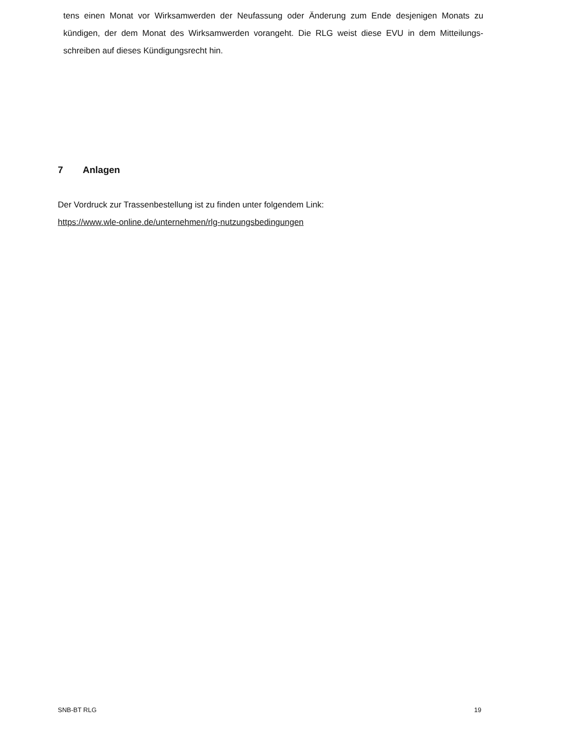tens einen Monat vor Wirksamwerden der Neufassung oder Änderung zum Ende desjenigen Monats zu kündigen, der dem Monat des Wirksamwerden vorangeht. Die RLG weist diese EVU in dem Mitteilungs-schreiben auf dieses Kündigungsrecht hin.
7 Anlagen
Der Vordruck zur Trassenbestellung ist zu finden unter folgendem Link:
https://www.wle-online.de/unternehmen/rlg-nutzungsbedingungen
SNB-BT RLG 19